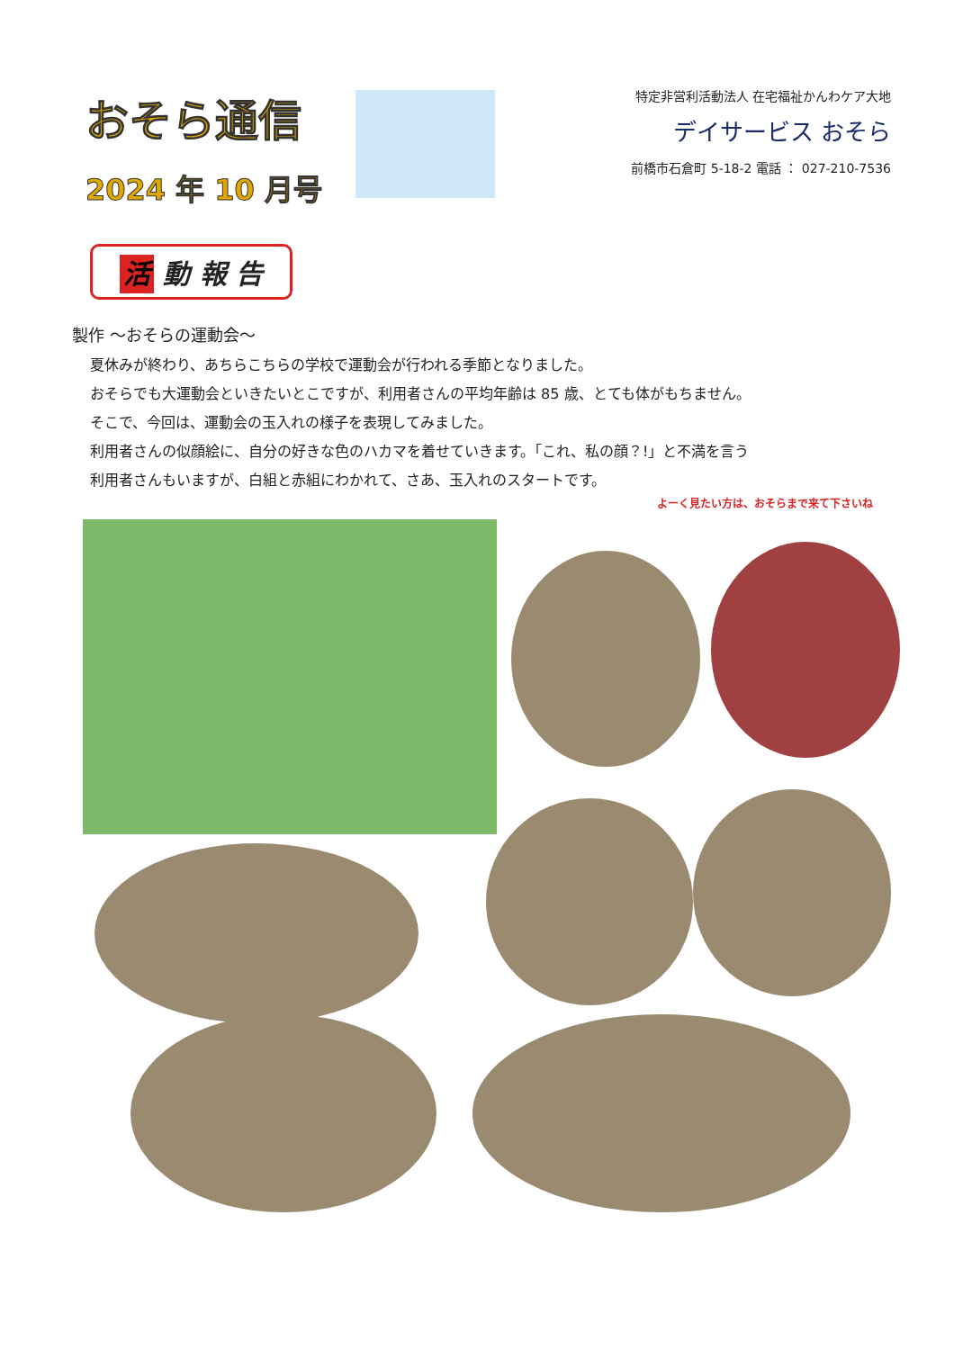おそら通信
2024 年 10 月号
特定非営利活動法人 在宅福祉かんわケア大地
デイサービス おそら
前橋市石倉町 5-18-2 電話 ： 027-210-7536
活 動 報 告
製作 ～おそらの運動会～
夏休みが終わり、あちらこちらの学校で運動会が行われる季節となりました。
おそらでも大運動会といきたいとこですが、利用者さんの平均年齢は 85 歳、とても体がもちません。
そこで、今回は、運動会の玉入れの様子を表現してみました。
利用者さんの似顔絵に、自分の好きな色のハカマを着せていきます。「これ、私の顔？!」と不満を言う
利用者さんもいますが、白組と赤組にわかれて、さあ、玉入れのスタートです。
よーく見たい方は、おそらまで来て下さいね